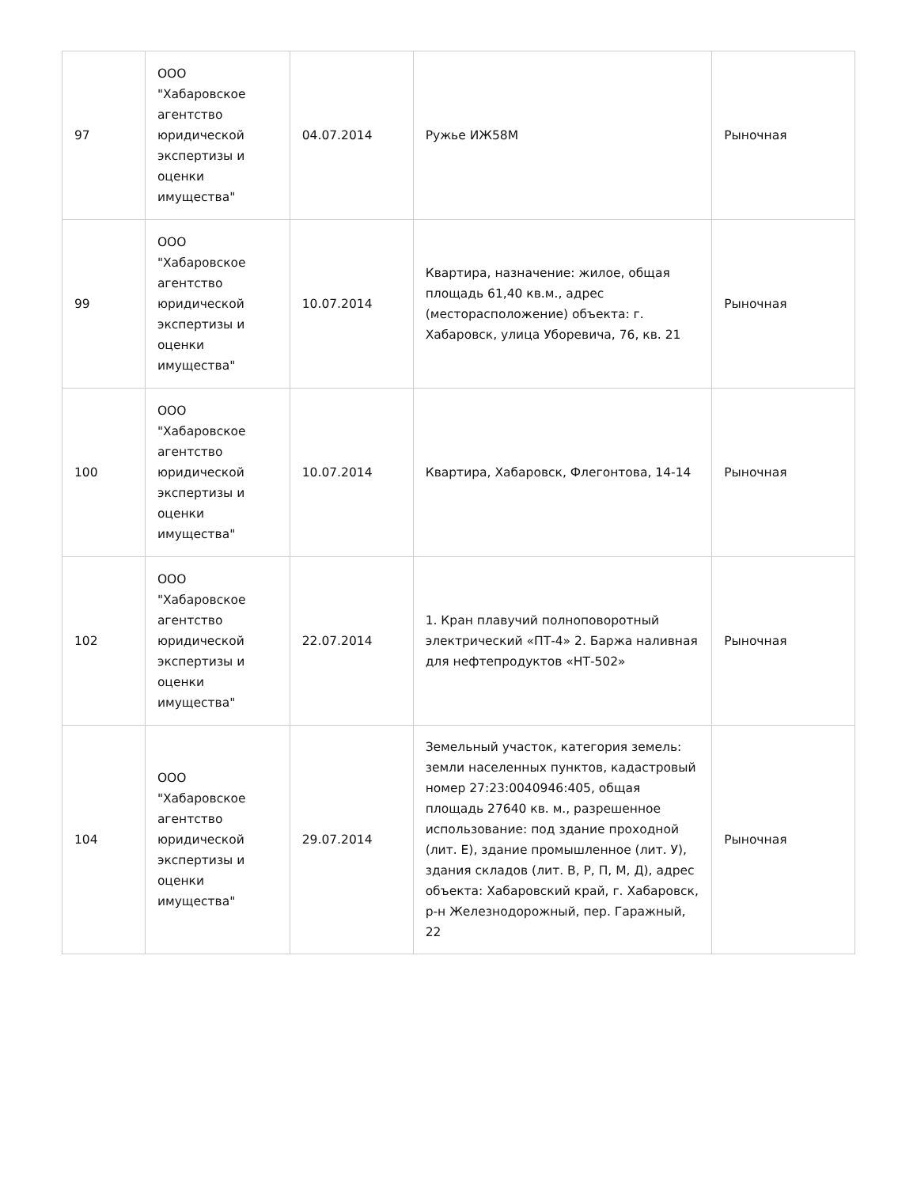| 97 | ООО "Хабаровское агентство юридической экспертизы и оценки имущества" | 04.07.2014 | Ружье ИЖ58М | Рыночная |
| 99 | ООО "Хабаровское агентство юридической экспертизы и оценки имущества" | 10.07.2014 | Квартира, назначение: жилое, общая площадь 61,40 кв.м., адрес (месторасположение) объекта: г. Хабаровск, улица Уборевича, 76, кв. 21 | Рыночная |
| 100 | ООО "Хабаровское агентство юридической экспертизы и оценки имущества" | 10.07.2014 | Квартира, Хабаровск, Флегонтова, 14-14 | Рыночная |
| 102 | ООО "Хабаровское агентство юридической экспертизы и оценки имущества" | 22.07.2014 | 1. Кран плавучий полноповоротный электрический «ПТ-4» 2. Баржа наливная для нефтепродуктов «НТ-502» | Рыночная |
| 104 | ООО "Хабаровское агентство юридической экспертизы и оценки имущества" | 29.07.2014 | Земельный участок, категория земель: земли населенных пунктов, кадастровый номер 27:23:0040946:405, общая площадь 27640 кв. м., разрешенное использование: под здание проходной (лит. Е), здание промышленное (лит. У), здания складов (лит. В, Р, П, М, Д), адрес объекта: Хабаровский край, г. Хабаровск, р-н Железнодорожный, пер. Гаражный, 22 | Рыночная |